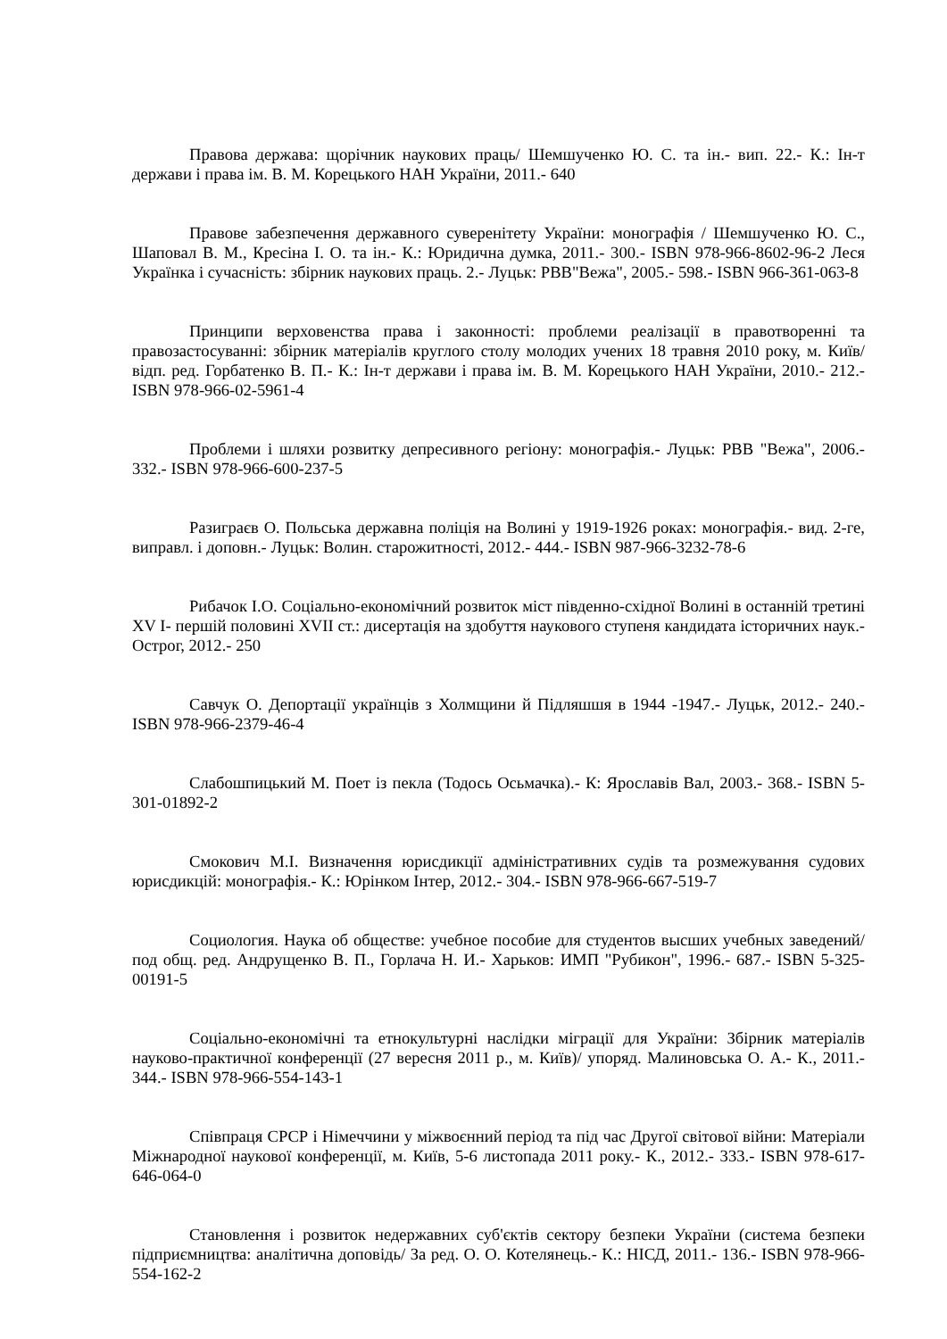Правова держава: щорічник наукових праць/ Шемшученко Ю. С. та ін.- вип. 22.- К.: Ін-т держави і права ім. В. М. Корецького НАН України, 2011.- 640
Правове забезпечення державного суверенітету України: монографія / Шемшученко Ю. С., Шаповал В. М., Кресіна І. О. та ін.- К.: Юридична думка, 2011.- 300.- ISBN 978-966-8602-96-2 Леся Українка і сучасність: збірник наукових праць. 2.- Луцьк: РВВ"Вежа", 2005.- 598.- ISBN 966-361-063-8
Принципи верховенства права і законності: проблеми реалізації в правотворенні та правозастосуванні: збірник матеріалів круглого столу молодих учених 18 травня 2010 року, м. Київ/ відп. ред. Горбатенко В. П.- К.: Ін-т держави і права ім. В. М. Корецького НАН України, 2010.- 212.- ISBN 978-966-02-5961-4
Проблеми і шляхи розвитку депресивного регіону: монографія.- Луцьк: РВВ "Вежа", 2006.- 332.- ISBN 978-966-600-237-5
Разиграєв О. Польська державна поліція на Волині у 1919-1926 роках: монографія.- вид. 2-ге, виправл. і доповн.- Луцьк: Волин. старожитності, 2012.- 444.- ISBN 987-966-3232-78-6
Рибачок І.О. Соціально-економічний розвиток міст південно-східної Волині в останній третині XV І- першій половині XVII ст.: дисертація на здобуття наукового ступеня кандидата історичних наук.- Острог, 2012.- 250
Савчук О. Депортації українців з Холмщини й Підляшшя в 1944 -1947.- Луцьк, 2012.- 240.- ISBN 978-966-2379-46-4
Слабошпицький М. Поет із пекла (Тодось Осьмачка).- К: Ярославів Вал, 2003.- 368.- ISBN 5-301-01892-2
Смокович М.І. Визначення юрисдикції адміністративних судів та розмежування судових юрисдикцій: монографія.- К.: Юрінком Інтер, 2012.- 304.- ISBN 978-966-667-519-7
Социология. Наука об обществе: учебное пособие для студентов высших учебных заведений/ под общ. ред. Андрущенко В. П., Горлача Н. И.- Харьков: ИМП "Рубикон", 1996.- 687.- ISBN 5-325-00191-5
Соціально-економічні та етнокультурні наслідки міграції для України: Збірник матеріалів науково-практичної конференції (27 вересня 2011 р., м. Київ)/ упоряд. Малиновська О. А.- К., 2011.- 344.- ISBN 978-966-554-143-1
Співпраця СРСР і Німеччини у міжвоєнний період та під час Другої світової війни: Матеріали Міжнародної наукової конференції, м. Київ, 5-6 листопада 2011 року.- К., 2012.- 333.- ISBN 978-617-646-064-0
Становлення і розвиток недержавних суб'єктів сектору безпеки України (система безпеки підприємництва: аналітична доповідь/ За ред. О. О. Котелянець.- К.: НІСД, 2011.- 136.- ISBN 978-966-554-162-2